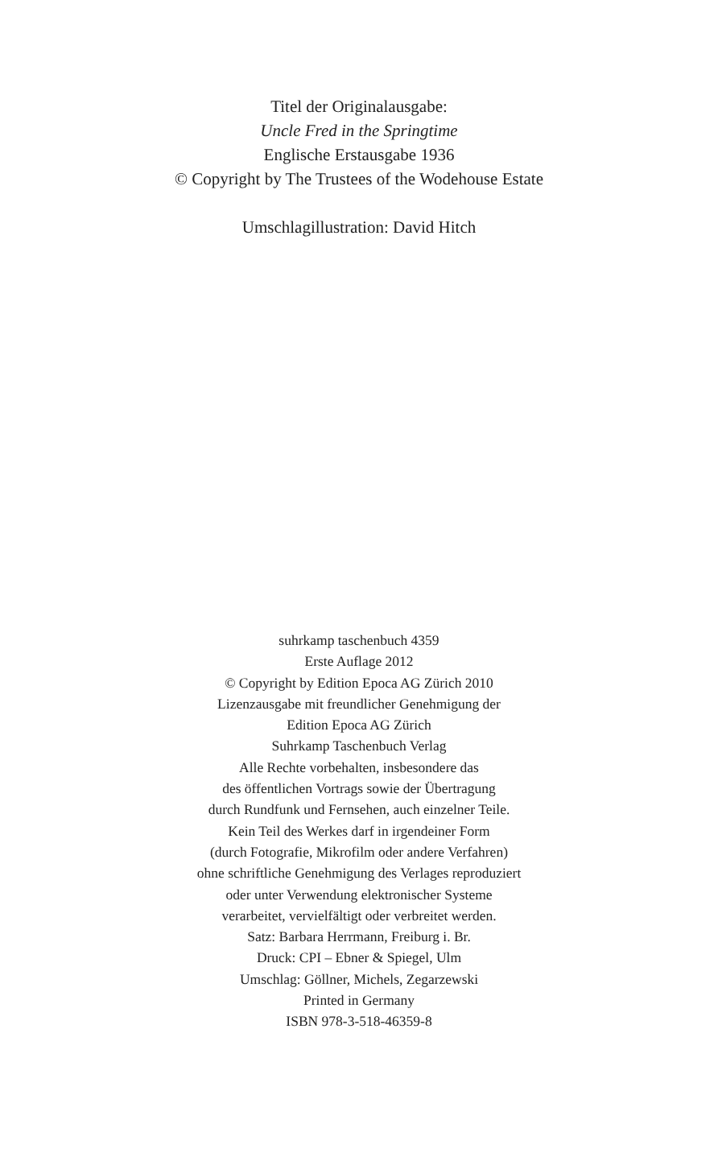Titel der Originalausgabe:
Uncle Fred in the Springtime
Englische Erstausgabe 1936
© Copyright by The Trustees of the Wodehouse Estate
Umschlagillustration: David Hitch
suhrkamp taschenbuch 4359
Erste Auflage 2012
© Copyright by Edition Epoca AG Zürich 2010
Lizenzausgabe mit freundlicher Genehmigung der
Edition Epoca AG Zürich
Suhrkamp Taschenbuch Verlag
Alle Rechte vorbehalten, insbesondere das
des öffentlichen Vortrags sowie der Übertragung
durch Rundfunk und Fernsehen, auch einzelner Teile.
Kein Teil des Werkes darf in irgendeiner Form
(durch Fotografie, Mikrofilm oder andere Verfahren)
ohne schriftliche Genehmigung des Verlages reproduziert
oder unter Verwendung elektronischer Systeme
verarbeitet, vervielfältigt oder verbreitet werden.
Satz: Barbara Herrmann, Freiburg i. Br.
Druck: CPI – Ebner & Spiegel, Ulm
Umschlag: Göllner, Michels, Zegarzewski
Printed in Germany
ISBN 978-3-518-46359-8